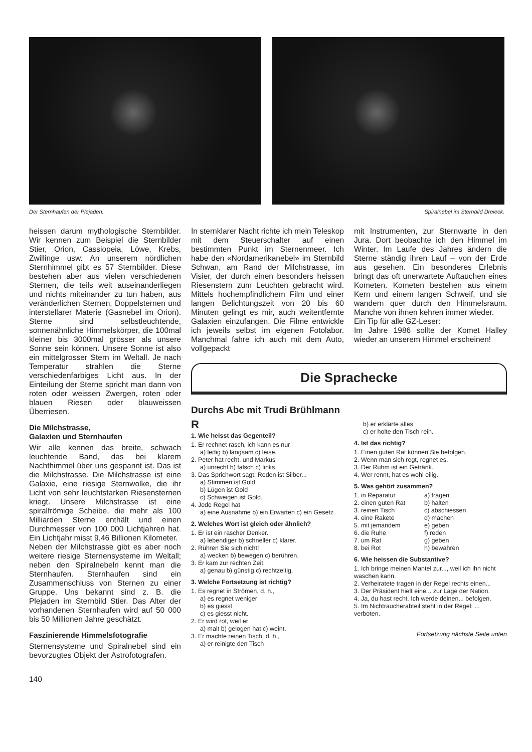Der Sternhaufen der Plejaden. Spiralnebel im Sternbild Dreieck.
heissen darum mythologische Sternbilder. Wir kennen zum Beispiel die Sternbilder Stier, Orion, Cassiopeia, Löwe, Krebs, Zwillinge usw. An unserem nördlichen Sternhimmel gibt es 57 Sternbilder. Diese bestehen aber aus vielen verschiedenen Sternen, die teils weit auseinanderliegen und nichts miteinander zu tun haben, aus veränderlichen Sternen, Doppelsternen und interstellarer Materie (Gasnebel im Orion). Sterne sind selbstleuchtende, sonnenähnliche Himmelskörper, die 100mal kleiner bis 3000mal grösser als unsere Sonne sein können. Unsere Sonne ist also ein mittelgrosser Stern im Weltall. Je nach Temperatur strahlen die Sterne verschiedenfarbiges Licht aus. In der Einteilung der Sterne spricht man dann von roten oder weissen Zwergen, roten oder blauen Riesen oder blauweissen Überriesen.
Die Milchstrasse,
Galaxien und Sternhaufen
Wir alle kennen das breite, schwach leuchtende Band, das bei klarem Nachthimmel über uns gespannt ist. Das ist die Milchstrasse. Die Milchstrasse ist eine Galaxie, eine riesige Sternwolke, die ihr Licht von sehr leuchtstarken Riesensternen kriegt. Unsere Milchstrasse ist eine spiralfrömige Scheibe, die mehr als 100 Milliarden Sterne enthält und einen Durchmesser von 100 000 Lichtjahren hat. Ein Lichtjahr misst 9,46 Billionen Kilometer.
Neben der Milchstrasse gibt es aber noch weitere riesige Sternensysteme im Weltall; neben den Spiralnebeln kennt man die Sternhaufen. Sternhaufen sind ein Zusammenschluss von Sternen zu einer Gruppe. Uns bekannt sind z. B. die Plejaden im Sternbild Stier. Das Alter der vorhandenen Sternhaufen wird auf 50 000 bis 50 Millionen Jahre geschätzt.
Faszinierende Himmelsfotografie
Sternensysteme und Spiralnebel sind ein bevorzugtes Objekt der Astrofotografen.
140
In sternklarer Nacht richte ich mein Teleskop mit dem Steuerschalter auf einen bestimmten Punkt im Sternenmeer. Ich habe den «Nordamerikanebel» im Sternbild Schwan, am Rand der Milchstrasse, im Visier, der durch einen besonders heissen Riesenstern zum Leuchten gebracht wird. Mittels hochempfindlichem Film und einer langen Belichtungszeit von 20 bis 60 Minuten gelingt es mir, auch weitentfernte Galaxien einzufangen. Die Filme entwickle ich jeweils selbst im eigenen Fotolabor. Manchmal fahre ich auch mit dem Auto, vollgepackt
mit Instrumenten, zur Sternwarte in den Jura. Dort beobachte ich den Himmel im Winter. Im Laufe des Jahres ändern die Sterne ständig ihren Lauf – von der Erde aus gesehen. Ein besonderes Erlebnis bringt das oft unerwartete Auftauchen eines Kometen. Kometen bestehen aus einem Kern und einem langen Schweif, und sie wandern quer durch den Himmelsraum. Manche von ihnen kehren immer wieder.
Ein Tip für alle GZ-Leser:
Im Jahre 1986 sollte der Komet Halley wieder an unserem Himmel erscheinen!
Die Sprachecke
Durchs Abc mit Trudi Brühlmann
R
1. Wie heisst das Gegenteil?
1. Er rechnet rasch, ich kann es nur
a) ledig b) langsam c) leise.
2. Peter hat recht, und Markus
a) unrecht b) falsch c) links.
3. Das Sprichwort sagt: Reden ist Silber...
a) Stimmen ist Gold
b) Lügen ist Gold
c) Schweigen ist Gold.
4. Jede Regel hat
a) eine Ausnahme b) ein Erwarten c) ein Gesetz.
2. Welches Wort ist gleich oder ähnlich?
1. Er ist ein rascher Denker.
a) lebendiger b) schneller c) klarer.
2. Rühren Sie sich nicht!
a) wecken b) bewegen c) berühren.
3. Er kam zur rechten Zeit.
a) genau b) günstig c) rechtzeitig.
3. Welche Fortsetzung ist richtig?
1. Es regnet in Strömen, d. h.,
a) es regnet weniger
b) es giesst
c) es giesst nicht.
2. Er wird rot, weil er
a) malt b) gelogen hat c) weint.
3. Er machte reinen Tisch, d. h.,
a) er reinigte den Tisch
b) er erklärte alles
c) er holte den Tisch rein.
4. Ist das richtig?
1. Einen guten Rat können Sie befolgen.
2. Wenn man sich regt, regnet es.
3. Der Ruhm ist ein Getränk.
4. Wer rennt, hat es wohl eilig.
5. Was gehört zusammen?
1. in Reparatur a) fragen
2. einen guten Rat b) halten
3. reinen Tisch c) abschiessen
4. eine Rakete d) machen
5. mit jemandem e) geben
6. die Ruhe f) reden
7. um Rat g) geben
8. bei Rot h) bewahren
6. Wie heissen die Substantive?
1. Ich bringe meinen Mantel zur..., weil ich ihn nicht waschen kann.
2. Verheiratete tragen in der Regel rechts einen...
3. Der Präsident hielt eine... zur Lage der Nation.
4. Ja, du hast recht. Ich werde deinen... befolgen.
5. Im Nichtraucherabteil steht in der Regel: ... verboten.
Fortsetzung nächste Seite unten